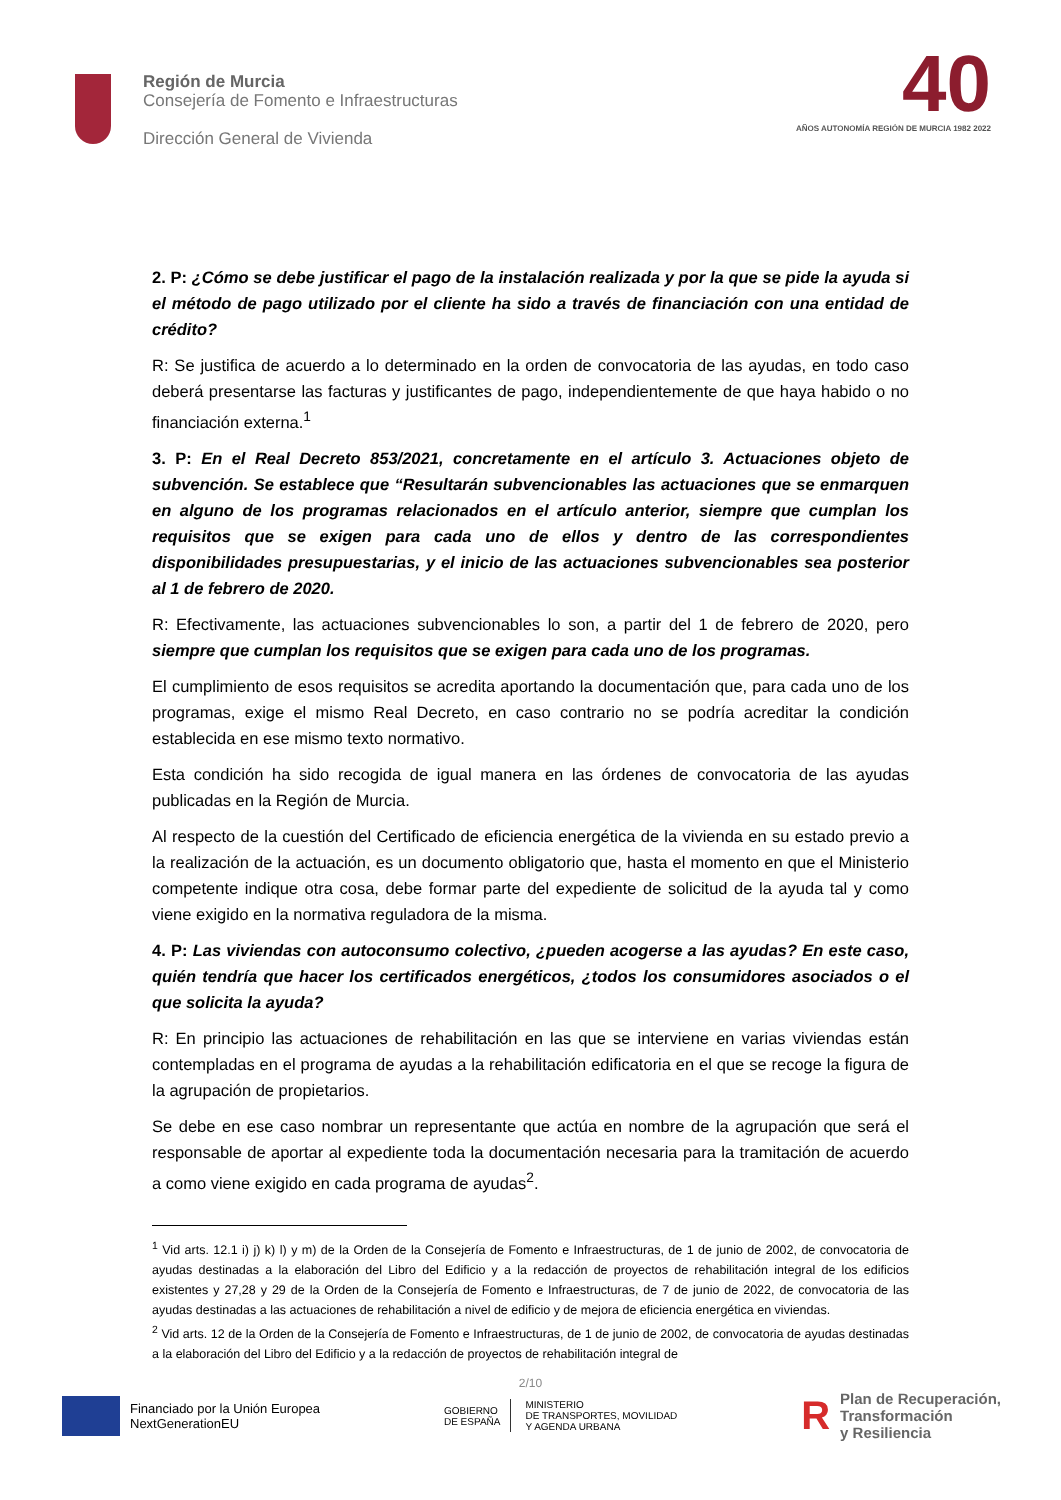Región de Murcia
Consejería de Fomento e Infraestructuras
Dirección General de Vivienda
40
AÑOS AUTONOMÍA REGIÓN DE MURCIA 1982 2022
2. P: ¿Cómo se debe justificar el pago de la instalación realizada y por la que se pide la ayuda si el método de pago utilizado por el cliente ha sido a través de financiación con una entidad de crédito?
R: Se justifica de acuerdo a lo determinado en la orden de convocatoria de las ayudas, en todo caso deberá presentarse las facturas y justificantes de pago, independientemente de que haya habido o no financiación externa.<sup>1</sup>
3. P: En el Real Decreto 853/2021, concretamente en el artículo 3. Actuaciones objeto de subvención. Se establece que “Resultarán subvencionables las actuaciones que se enmarquen en alguno de los programas relacionados en el artículo anterior, siempre que cumplan los requisitos que se exigen para cada uno de ellos y dentro de las correspondientes disponibilidades presupuestarias, y el inicio de las actuaciones subvencionables sea posterior al 1 de febrero de 2020.
R: Efectivamente, las actuaciones subvencionables lo son, a partir del 1 de febrero de 2020, pero siempre que cumplan los requisitos que se exigen para cada uno de los programas.
El cumplimiento de esos requisitos se acredita aportando la documentación que, para cada uno de los programas, exige el mismo Real Decreto, en caso contrario no se podría acreditar la condición establecida en ese mismo texto normativo.
Esta condición ha sido recogida de igual manera en las órdenes de convocatoria de las ayudas publicadas en la Región de Murcia.
Al respecto de la cuestión del Certificado de eficiencia energética de la vivienda en su estado previo a la realización de la actuación, es un documento obligatorio que, hasta el momento en que el Ministerio competente indique otra cosa, debe formar parte del expediente de solicitud de la ayuda tal y como viene exigido en la normativa reguladora de la misma.
4. P: Las viviendas con autoconsumo colectivo, ¿pueden acogerse a las ayudas? En este caso, quién tendría que hacer los certificados energéticos, ¿todos los consumidores asociados o el que solicita la ayuda?
R: En principio las actuaciones de rehabilitación en las que se interviene en varias viviendas están contempladas en el programa de ayudas a la rehabilitación edificatoria en el que se recoge la figura de la agrupación de propietarios.
Se debe en ese caso nombrar un representante que actúa en nombre de la agrupación que será el responsable de aportar al expediente toda la documentación necesaria para la tramitación de acuerdo a como viene exigido en cada programa de ayudas<sup>2</sup>.
<sup>1</sup> Vid arts. 12.1 i) j) k) l) y m) de la Orden de la Consejería de Fomento e Infraestructuras, de 1 de junio de 2002, de convocatoria de ayudas destinadas a la elaboración del Libro del Edificio y a la redacción de proyectos de rehabilitación integral de los edificios existentes y 27,28 y 29 de la Orden de la Consejería de Fomento e Infraestructuras, de 7 de junio de 2022, de convocatoria de las ayudas destinadas a las actuaciones de rehabilitación a nivel de edificio y de mejora de eficiencia energética en viviendas.
<sup>2</sup> Vid arts. 12 de la Orden de la Consejería de Fomento e Infraestructuras, de 1 de junio de 2002, de convocatoria de ayudas destinadas a la elaboración del Libro del Edificio y a la redacción de proyectos de rehabilitación integral de
2/10
Financiado por la Unión Europea
NextGenerationEU
GOBIERNO
DE ESPAÑA
MINISTERIO
DE TRANSPORTES, MOVILIDAD
Y AGENDA URBANA
R
Plan de Recuperación,
Transformación
y Resiliencia